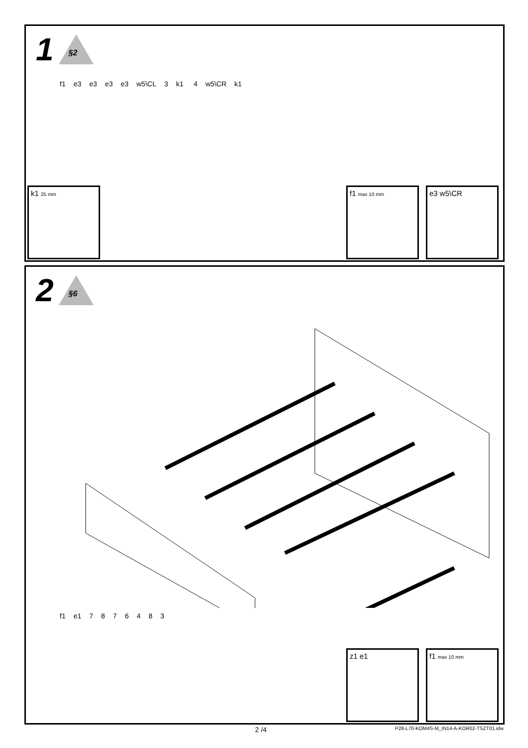1
§2
f1 e3 e3 e3 e3 w5\CL 3 k1 4 w5\CR k1
k1 25 mm f1 max 10 mm e3 w5\CR
2
§6
f1 e1 7876483
z1 e1 f1 max 10 mm
2 /4 P28-L70-KOM4S-M_IN14-A-KOR02-TSZT01.idw